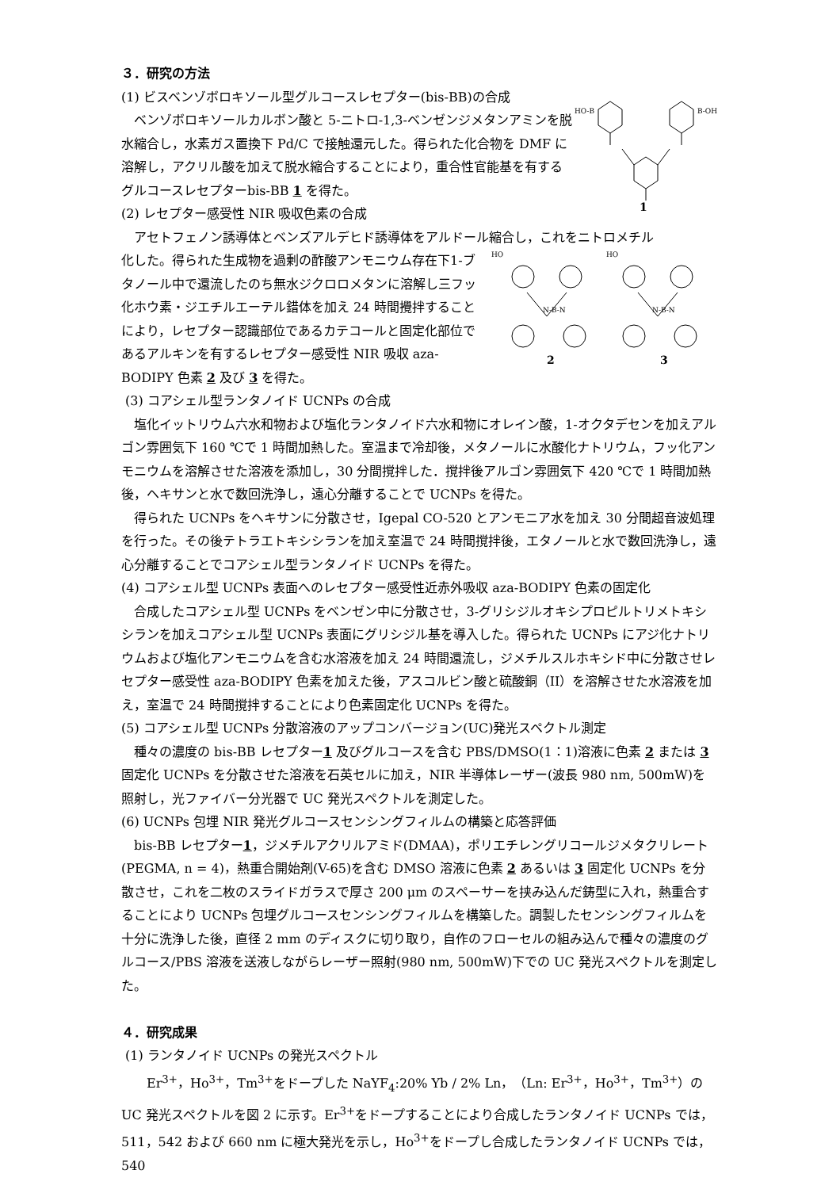３．研究の方法
(1) ビスベンゾボロキソール型グルコースレセプター(bis-BB)の合成
ベンゾボロキソールカルボン酸と 5-ニトロ-1,3-ベンゼンジメタンアミンを脱水縮合し，水素ガス置換下 Pd/C で接触還元した。得られた化合物を DMF に溶解し，アクリル酸を加えて脱水縮合することにより，重合性官能基を有するグルコースレセプターbis-BB 1 を得た。
(2) レセプター感受性 NIR 吸収色素の合成
HO-B
B-OH
1
アセトフェノン誘導体とベンズアルデヒド誘導体をアルドール縮合し，これをニトロメチル
化した。得られた生成物を過剰の酢酸アンモニウム存在下1-ブタノール中で還流したのち無水ジクロロメタンに溶解し三フッ化ホウ素・ジエチルエーテル錯体を加え 24 時間攪拌することにより，レセプター認識部位であるカテコールと固定化部位であるアルキンを有するレセプター感受性 NIR 吸収 aza-BODIPY 色素 2 及び 3 を得た。
HO
HO
N-B-N
N-B-N
2
3
(3) コアシェル型ランタノイド UCNPs の合成
塩化イットリウム六水和物および塩化ランタノイド六水和物にオレイン酸，1-オクタデセンを加えアルゴン雰囲気下 160 ℃で 1 時間加熱した。室温まで冷却後，メタノールに水酸化ナトリウム，フッ化アンモニウムを溶解させた溶液を添加し，30 分間撹拌した．撹拌後アルゴン雰囲気下 420 ℃で 1 時間加熱後，ヘキサンと水で数回洗浄し，遠心分離することで UCNPs を得た。
得られた UCNPs をヘキサンに分散させ，Igepal CO-520 とアンモニア水を加え 30 分間超音波処理を行った。その後テトラエトキシシランを加え室温で 24 時間撹拌後，エタノールと水で数回洗浄し，遠心分離することでコアシェル型ランタノイド UCNPs を得た。
(4) コアシェル型 UCNPs 表面へのレセプター感受性近赤外吸収 aza-BODIPY 色素の固定化
合成したコアシェル型 UCNPs をベンゼン中に分散させ，3-グリシジルオキシプロピルトリメトキシシランを加えコアシェル型 UCNPs 表面にグリシジル基を導入した。得られた UCNPs にアジ化ナトリウムおよび塩化アンモニウムを含む水溶液を加え 24 時間還流し，ジメチルスルホキシド中に分散させレセプター感受性 aza-BODIPY 色素を加えた後，アスコルビン酸と硫酸銅（II）を溶解させた水溶液を加え，室温で 24 時間撹拌することにより色素固定化 UCNPs を得た。
(5) コアシェル型 UCNPs 分散溶液のアップコンバージョン(UC)発光スペクトル測定
種々の濃度の bis-BB レセプター1 及びグルコースを含む PBS/DMSO(1：1)溶液に色素 2 または 3 固定化 UCNPs を分散させた溶液を石英セルに加え，NIR 半導体レーザー(波長 980 nm, 500mW)を照射し，光ファイバー分光器で UC 発光スペクトルを測定した。
(6) UCNPs 包埋 NIR 発光グルコースセンシングフィルムの構築と応答評価
bis-BB レセプター1，ジメチルアクリルアミド(DMAA)，ポリエチレングリコールジメタクリレート(PEGMA, n = 4)，熱重合開始剤(V-65)を含む DMSO 溶液に色素 2 あるいは 3 固定化 UCNPs を分散させ，これを二枚のスライドガラスで厚さ 200 μm のスペーサーを挟み込んだ鋳型に入れ，熱重合することにより UCNPs 包埋グルコースセンシングフィルムを構築した。調製したセンシングフィルムを十分に洗浄した後，直径 2 mm のディスクに切り取り，自作のフローセルの組み込んで種々の濃度のグルコース/PBS 溶液を送液しながらレーザー照射(980 nm, 500mW)下での UC 発光スペクトルを測定した。
４．研究成果
(1) ランタノイド UCNPs の発光スペクトル
Er<sup>3+</sup>，Ho<sup>3+</sup>，Tm<sup>3+</sup>をドープした NaYF<sub>4</sub>:20% Yb / 2% Ln，（Ln: Er<sup>3+</sup>，Ho<sup>3+</sup>，Tm<sup>3+</sup>）の UC 発光スペクトルを図 2 に示す。Er<sup>3+</sup>をドープすることにより合成したランタノイド UCNPs では，511，542 および 660 nm に極大発光を示し，Ho<sup>3+</sup>をドープし合成したランタノイド UCNPs では，540